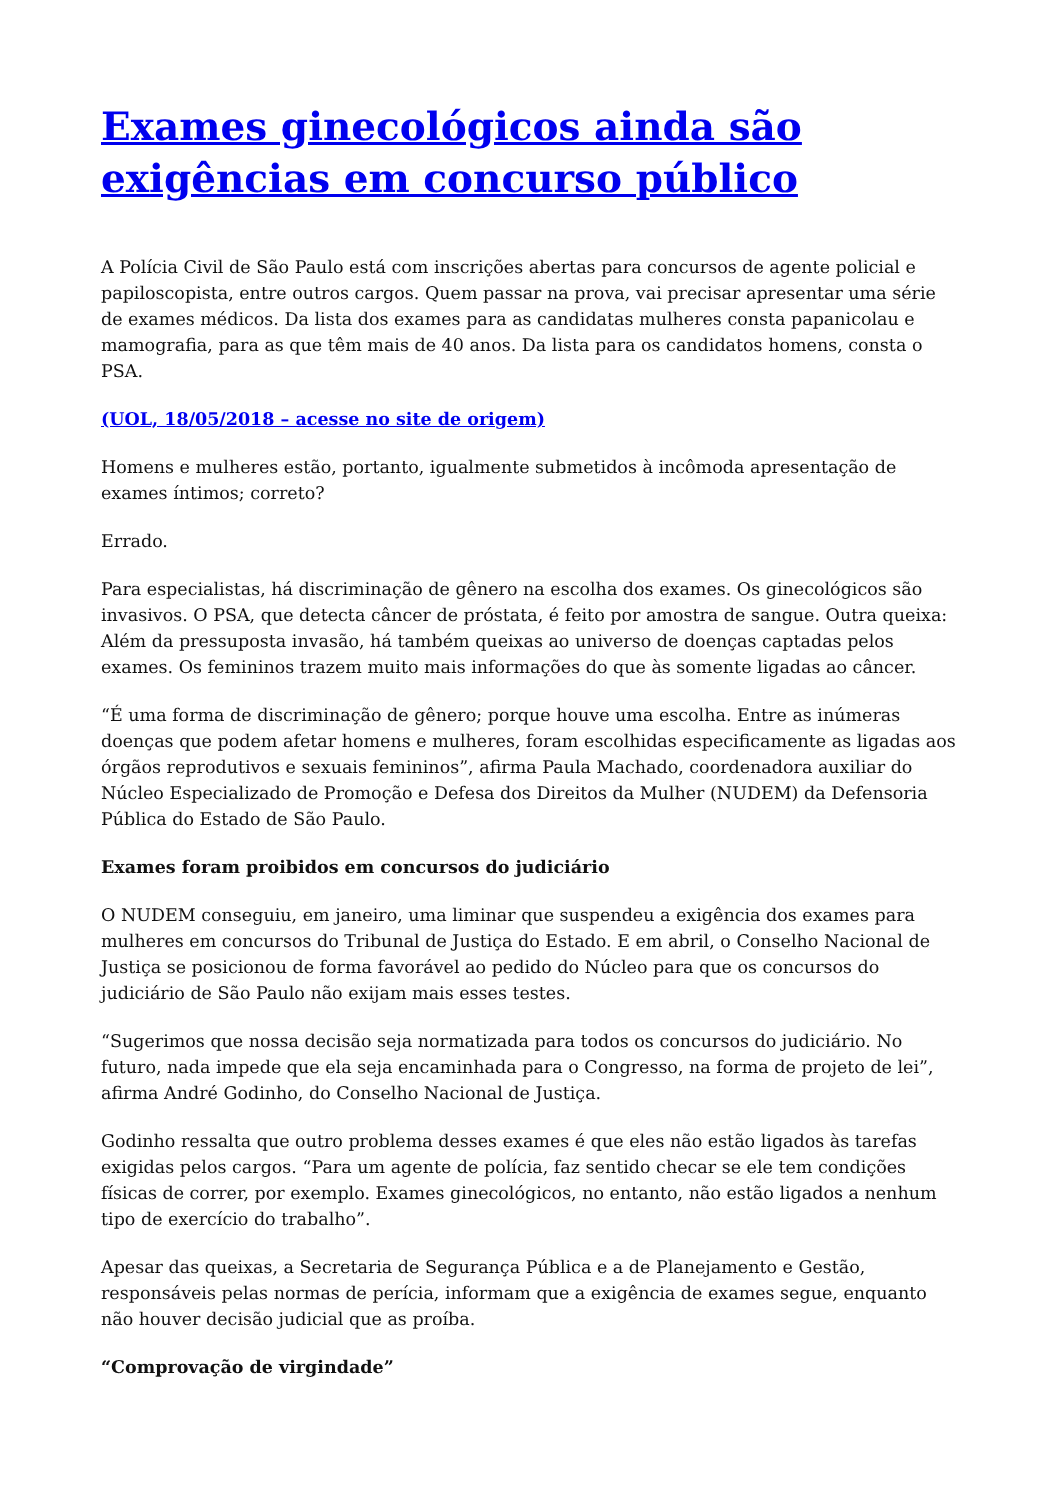Exames ginecológicos ainda são exigências em concurso público
A Polícia Civil de São Paulo está com inscrições abertas para concursos de agente policial e papiloscopista, entre outros cargos. Quem passar na prova, vai precisar apresentar uma série de exames médicos. Da lista dos exames para as candidatas mulheres consta papanicolau e mamografia, para as que têm mais de 40 anos. Da lista para os candidatos homens, consta o PSA.
(UOL, 18/05/2018 – acesse no site de origem)
Homens e mulheres estão, portanto, igualmente submetidos à incômoda apresentação de exames íntimos; correto?
Errado.
Para especialistas, há discriminação de gênero na escolha dos exames. Os ginecológicos são invasivos. O PSA, que detecta câncer de próstata, é feito por amostra de sangue. Outra queixa: Além da pressuposta invasão, há também queixas ao universo de doenças captadas pelos exames. Os femininos trazem muito mais informações do que às somente ligadas ao câncer.
“É uma forma de discriminação de gênero; porque houve uma escolha. Entre as inúmeras doenças que podem afetar homens e mulheres, foram escolhidas especificamente as ligadas aos órgãos reprodutivos e sexuais femininos”, afirma Paula Machado, coordenadora auxiliar do Núcleo Especializado de Promoção e Defesa dos Direitos da Mulher (NUDEM) da Defensoria Pública do Estado de São Paulo.
Exames foram proibidos em concursos do judiciário
O NUDEM conseguiu, em janeiro, uma liminar que suspendeu a exigência dos exames para mulheres em concursos do Tribunal de Justiça do Estado. E em abril, o Conselho Nacional de Justiça se posicionou de forma favorável ao pedido do Núcleo para que os concursos do judiciário de São Paulo não exijam mais esses testes.
“Sugerimos que nossa decisão seja normatizada para todos os concursos do judiciário. No futuro, nada impede que ela seja encaminhada para o Congresso, na forma de projeto de lei”, afirma André Godinho, do Conselho Nacional de Justiça.
Godinho ressalta que outro problema desses exames é que eles não estão ligados às tarefas exigidas pelos cargos. “Para um agente de polícia, faz sentido checar se ele tem condições físicas de correr, por exemplo. Exames ginecológicos, no entanto, não estão ligados a nenhum tipo de exercício do trabalho”.
Apesar das queixas, a Secretaria de Segurança Pública e a de Planejamento e Gestão, responsáveis pelas normas de perícia, informam que a exigência de exames segue, enquanto não houver decisão judicial que as proíba.
“Comprovação de virgindade”